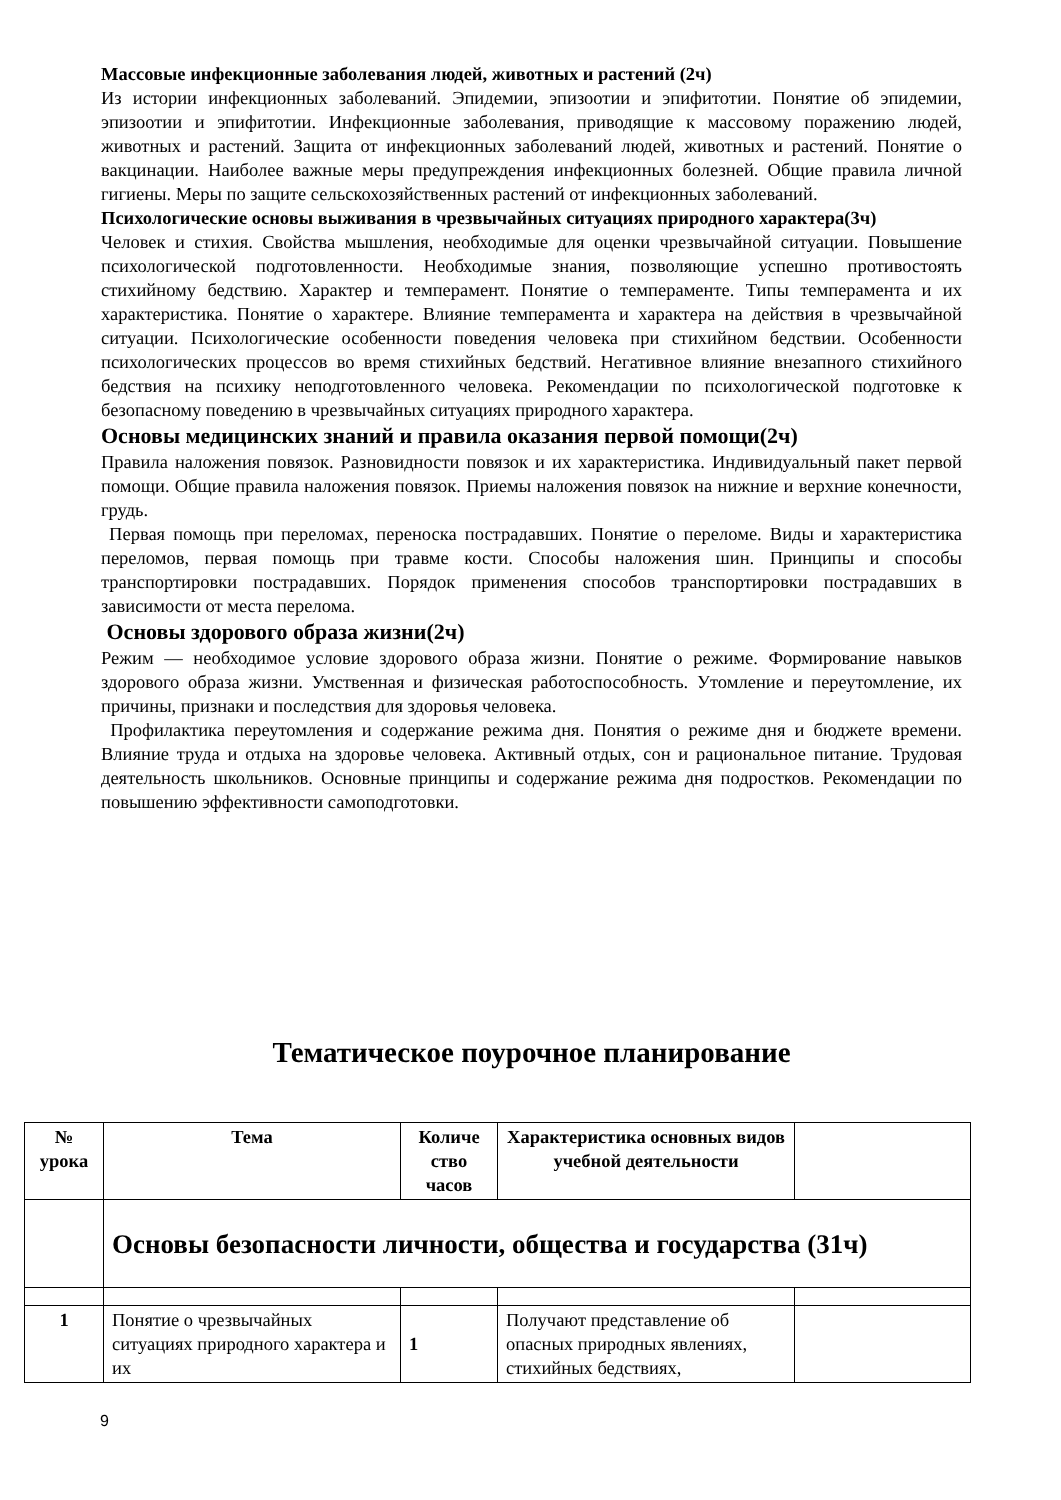Массовые инфекционные заболевания людей, животных и растений (2ч)
Из истории инфекционных заболеваний. Эпидемии, эпизоотии и эпифитотии. Понятие об эпидемии, эпизоотии и эпифитотии. Инфекционные заболевания, приводящие к массовому поражению людей, животных и растений. Защита от инфекционных заболеваний людей, животных и растений. Понятие о вакцинации. Наиболее важные меры предупреждения инфекционных болезней. Общие правила личной гигиены. Меры по защите сельскохозяйственных растений от инфекционных заболеваний.
Психологические основы выживания в чрезвычайных ситуациях природного характера(3ч)
Человек и стихия. Свойства мышления, необходимые для оценки чрезвычайной ситуации. Повышение психологической подготовленности. Необходимые знания, позволяющие успешно противостоять стихийному бедствию. Характер и темперамент. Понятие о темпераменте. Типы темперамента и их характеристика. Понятие о характере. Влияние темперамента и характера на действия в чрезвычайной ситуации. Психологические особенности поведения человека при стихийном бедствии. Особенности психологических процессов во время стихийных бедствий. Негативное влияние внезапного стихийного бедствия на психику неподготовленного человека. Рекомендации по психологической подготовке к безопасному поведению в чрезвычайных ситуациях природного характера.
Основы медицинских знаний и правила оказания первой помощи(2ч)
Правила наложения повязок. Разновидности повязок и их характеристика. Индивидуальный пакет первой помощи. Общие правила наложения повязок. Приемы наложения повязок на нижние и верхние конечности, грудь.
Первая помощь при переломах, переноска пострадавших. Понятие о переломе. Виды и характеристика переломов, первая помощь при травме кости. Способы наложения шин. Принципы и способы транспортировки пострадавших. Порядок применения способов транспортировки пострадавших в зависимости от места перелома.
Основы здорового образа жизни(2ч)
Режим — необходимое условие здорового образа жизни. Понятие о режиме. Формирование навыков здорового образа жизни. Умственная и физическая работоспособность. Утомление и переутомление, их причины, признаки и последствия для здоровья человека.
Профилактика переутомления и содержание режима дня. Понятия о режиме дня и бюджете времени. Влияние труда и отдыха на здоровье человека. Активный отдых, сон и рациональное питание. Трудовая деятельность школьников. Основные принципы и содержание режима дня подростков. Рекомендации по повышению эффективности самоподготовки.
Тематическое поурочное планирование
| № урока | Тема | Количе ство часов | Характеристика основных видов учебной деятельности | |
| --- | --- | --- | --- | --- |
| | Основы безопасности личности, общества и государства (31ч) | | | |
| 1 | Понятие о чрезвычайных ситуациях природного характера и их | 1 | Получают представление об опасных природных явлениях, стихийных бедствиях, | |
9